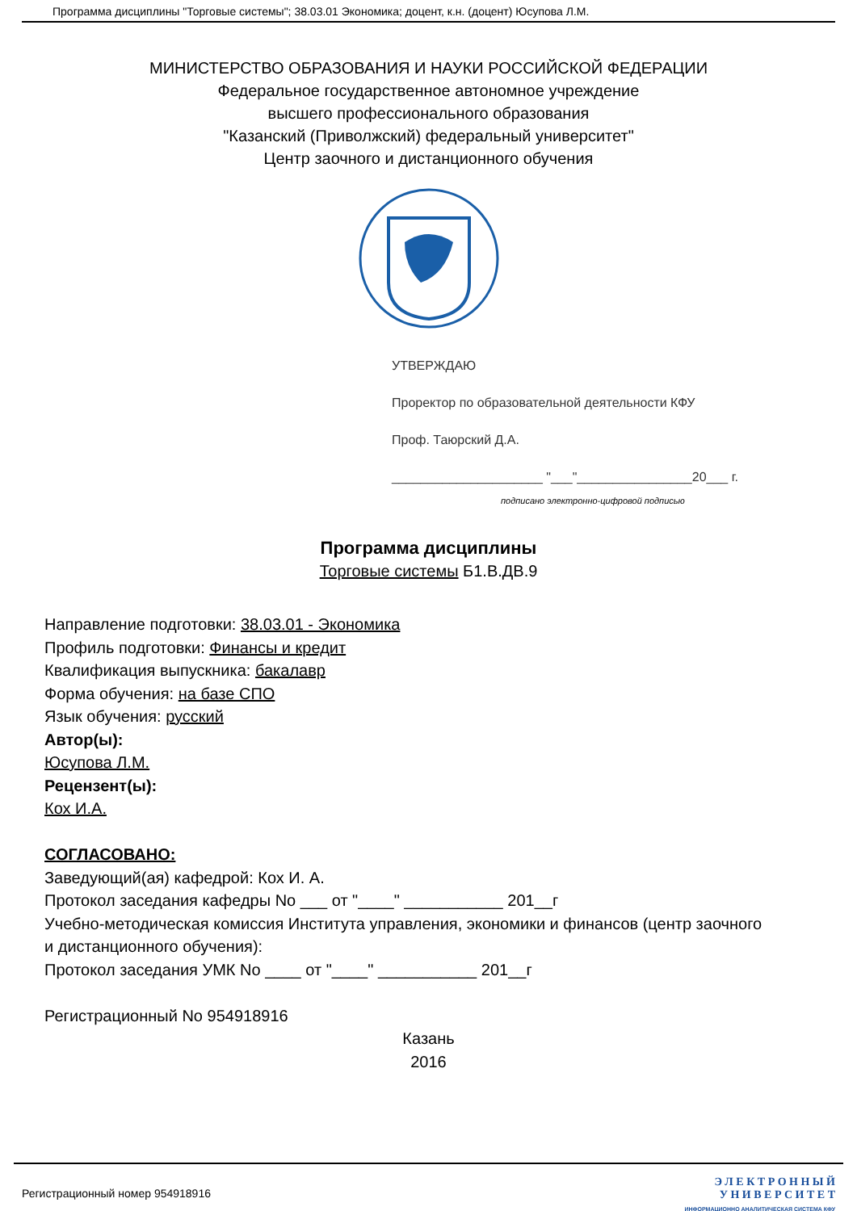Программа дисциплины "Торговые системы"; 38.03.01 Экономика; доцент, к.н. (доцент) Юсупова Л.М.
МИНИСТЕРСТВО ОБРАЗОВАНИЯ И НАУКИ РОССИЙСКОЙ ФЕДЕРАЦИИ
Федеральное государственное автономное учреждение
высшего профессионального образования
"Казанский (Приволжский) федеральный университет"
Центр заочного и дистанционного обучения
УТВЕРЖДАЮ
Проректор по образовательной деятельности КФУ
Проф. Таюрский Д.А.
_____________________ "___"________________20___ г.
подписано электронно-цифровой подписью
Программа дисциплины
Торговые системы Б1.В.ДВ.9
Направление подготовки: 38.03.01 - Экономика
Профиль подготовки: Финансы и кредит
Квалификация выпускника: бакалавр
Форма обучения: на базе СПО
Язык обучения: русский
Автор(ы):
Юсупова Л.М.
Рецензент(ы):
Кох И.А.
СОГЛАСОВАНО:
Заведующий(ая) кафедрой: Кох И. А.
Протокол заседания кафедры No ___ от "____" ___________ 201__г
Учебно-методическая комиссия Института управления, экономики и финансов (центр заочного
и дистанционного обучения):
Протокол заседания УМК No ____ от "____" ___________ 201__г
Регистрационный No 954918916
Казань
2016
Регистрационный номер 954918916
Э Л Е К Т Р О Н Н Ы Й
У Н И В Е Р С И Т Е Т
ИНФОРМАЦИОННО АНАЛИТИЧЕСКАЯ СИСТЕМА КФУ